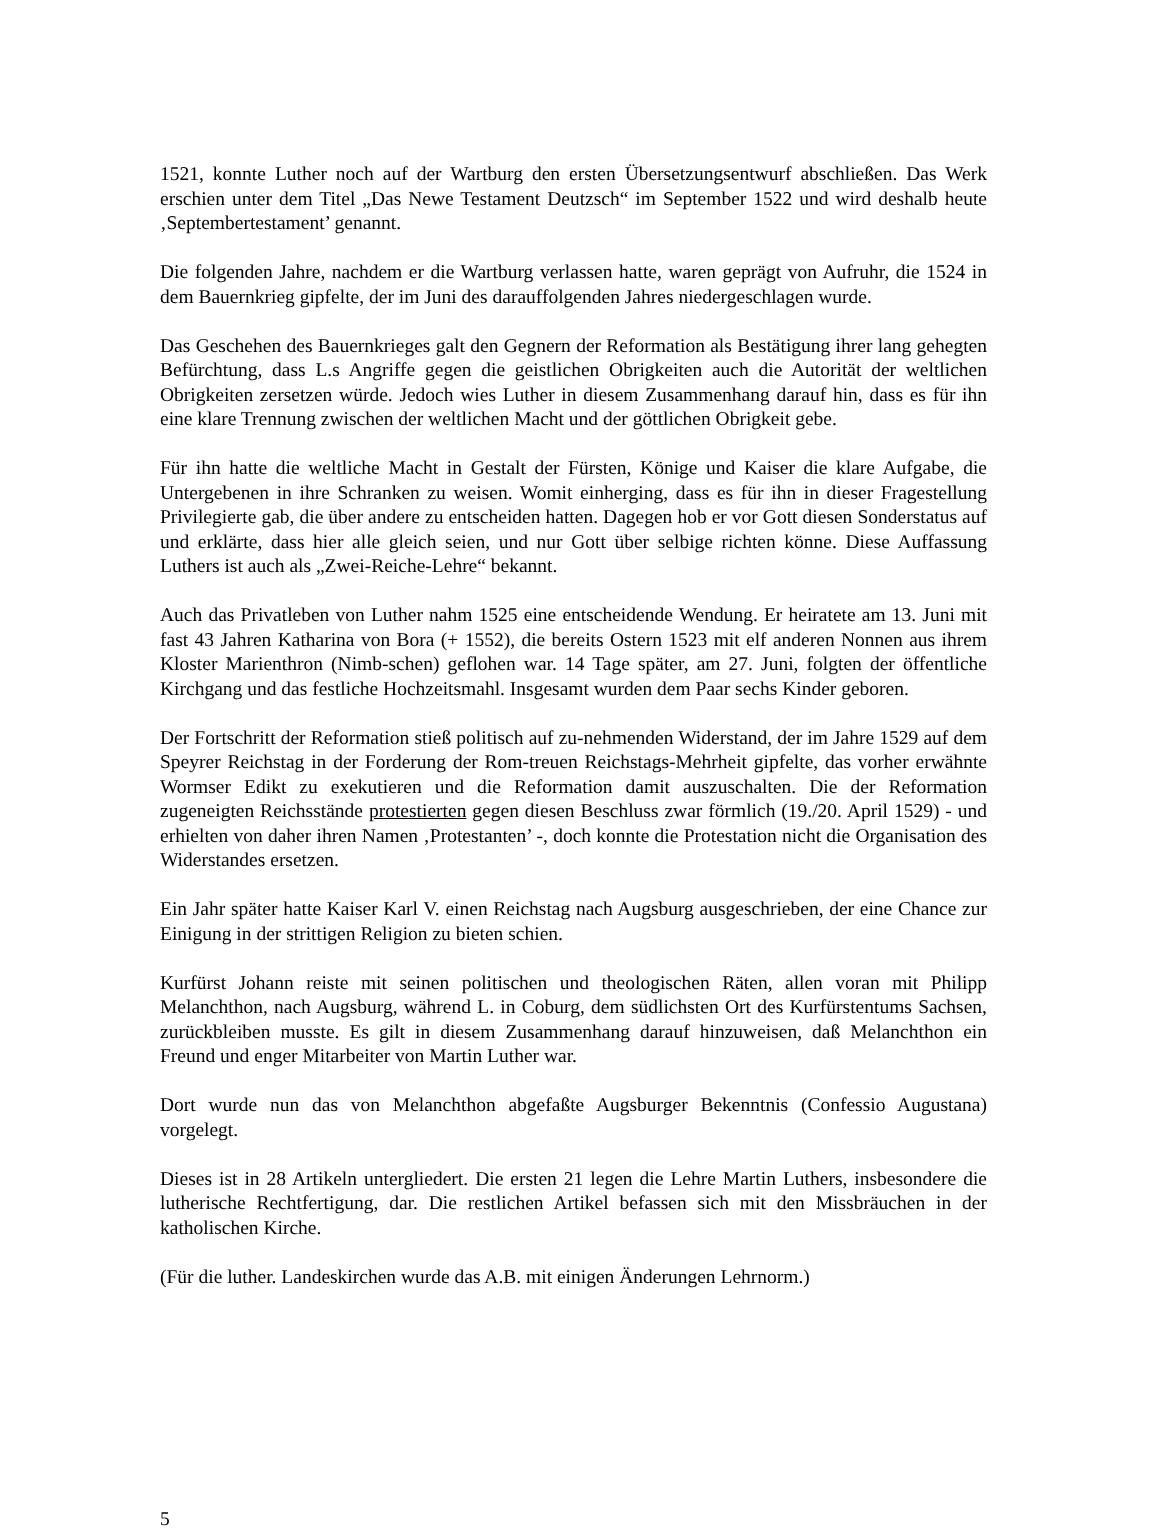1521, konnte Luther noch auf der Wartburg den ersten Übersetzungsentwurf abschließen. Das Werk erschien unter dem Titel „Das Newe Testament Deutzsch“ im September 1522 und wird deshalb heute ‚Septembertestament’ genannt.
Die folgenden Jahre, nachdem er die Wartburg verlassen hatte, waren geprägt von Aufruhr, die 1524 in dem Bauernkrieg gipfelte, der im Juni des darauffolgenden Jahres niedergeschlagen wurde.
Das Geschehen des Bauernkrieges galt den Gegnern der Reformation als Bestätigung ihrer lang gehegten Befürchtung, dass L.s Angriffe gegen die geistlichen Obrigkeiten auch die Autorität der weltlichen Obrigkeiten zersetzen würde. Jedoch wies Luther in diesem Zusammenhang darauf hin, dass es für ihn eine klare Trennung zwischen der weltlichen Macht und der göttlichen Obrigkeit gebe.
Für ihn hatte die weltliche Macht in Gestalt der Fürsten, Könige und Kaiser die klare Aufgabe, die Untergebenen in ihre Schranken zu weisen. Womit einherging, dass es für ihn in dieser Fragestellung Privilegierte gab, die über andere zu entscheiden hatten. Dagegen hob er vor Gott diesen Sonderstatus auf und erklärte, dass hier alle gleich seien, und nur Gott über selbige richten könne. Diese Auffassung Luthers ist auch als „Zwei-Reiche-Lehre“ bekannt.
Auch das Privatleben von Luther nahm 1525 eine entscheidende Wendung. Er heiratete am 13. Juni mit fast 43 Jahren Katharina von Bora (+ 1552), die bereits Ostern 1523 mit elf anderen Nonnen aus ihrem Kloster Marienthron (Nimb-schen) geflohen war. 14 Tage später, am 27. Juni, folgten der öffentliche Kirchgang und das festliche Hochzeitsmahl. Insgesamt wurden dem Paar sechs Kinder geboren.
Der Fortschritt der Reformation stieß politisch auf zu-nehmenden Widerstand, der im Jahre 1529 auf dem Speyrer Reichstag in der Forderung der Rom-treuen Reichstags-Mehrheit gipfelte, das vorher erwähnte Wormser Edikt zu exekutieren und die Reformation damit auszuschalten. Die der Reformation zugeneigten Reichsstände protestierten gegen diesen Beschluss zwar förmlich (19./20. April 1529) - und erhielten von daher ihren Namen ‚Protestanten’ -, doch konnte die Protestation nicht die Organisation des Widerstandes ersetzen.
Ein Jahr später hatte Kaiser Karl V. einen Reichstag nach Augsburg ausgeschrieben, der eine Chance zur Einigung in der strittigen Religion zu bieten schien.
Kurfürst Johann reiste mit seinen politischen und theologischen Räten, allen voran mit Philipp Melanchthon, nach Augsburg, während L. in Coburg, dem südlichsten Ort des Kurfürstentums Sachsen, zurückbleiben musste. Es gilt in diesem Zusammenhang darauf hinzuweisen, daß Melanchthon ein Freund und enger Mitarbeiter von Martin Luther war.
Dort wurde nun das von Melanchthon abgefaßte Augsburger Bekenntnis (Confessio Augustana) vorgelegt.
Dieses ist in 28 Artikeln untergliedert. Die ersten 21 legen die Lehre Martin Luthers, insbesondere die lutherische Rechtfertigung, dar. Die restlichen Artikel befassen sich mit den Missbräuchen in der katholischen Kirche.
(Für die luther. Landeskirchen wurde das A.B. mit einigen Änderungen Lehrnorm.)
5